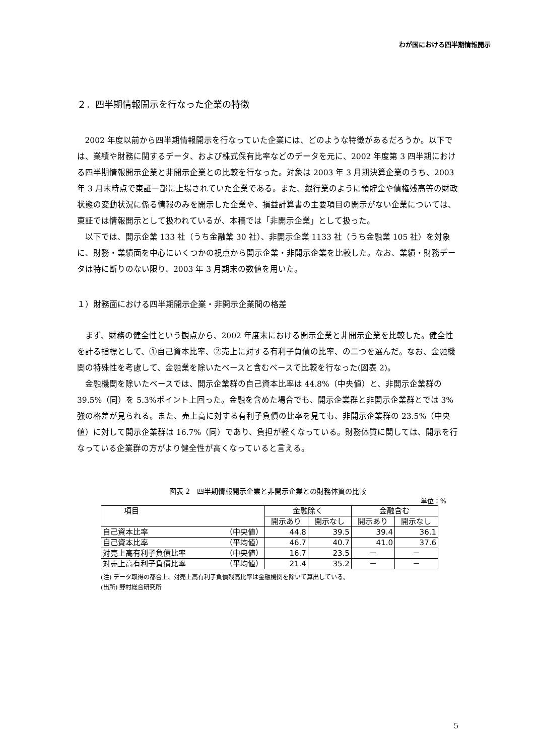わが国における四半期情報開示
２．四半期情報開示を行なった企業の特徴
2002 年度以前から四半期情報開示を行なっていた企業には、どのような特徴があるだろうか。以下では、業績や財務に関するデータ、および株式保有比率などのデータを元に、2002 年度第 3 四半期における四半期情報開示企業と非開示企業との比較を行なった。対象は 2003 年 3 月期決算企業のうち、2003 年 3 月末時点で東証一部に上場されていた企業である。また、銀行業のように預貯金や債権残高等の財政状態の変動状況に係る情報のみを開示した企業や、損益計算書の主要項目の開示がない企業については、東証では情報開示として扱われているが、本稿では「非開示企業」として扱った。
以下では、開示企業 133 社（うち金融業 30 社）、非開示企業 1133 社（うち金融業 105 社）を対象に、財務・業績面を中心にいくつかの視点から開示企業・非開示企業を比較した。なお、業績・財務データは特に断りのない限り、2003 年 3 月期末の数値を用いた。
１）財務面における四半期開示企業・非開示企業間の格差
まず、財務の健全性という観点から、2002 年度末における開示企業と非開示企業を比較した。健全性を計る指標として、①自己資本比率、②売上に対する有利子負債の比率、の二つを選んだ。なお、金融機関の特殊性を考慮して、金融業を除いたベースと含むベースで比較を行なった(図表 2)。
金融機関を除いたベースでは、開示企業群の自己資本比率は 44.8%（中央値）と、非開示企業群の 39.5%（同）を 5.3%ポイント上回った。金融を含めた場合でも、開示企業群と非開示企業群とでは 3%強の格差が見られる。また、売上高に対する有利子負債の比率を見ても、非開示企業群の 23.5%（中央値）に対して開示企業群は 16.7%（同）であり、負担が軽くなっている。財務体質に関しては、開示を行なっている企業群の方がより健全性が高くなっていると言える。
図表 2　四半期情報開示企業と非開示企業との財務体質の比較
単位：%
| 項目 | | 金融除く | | 金融含む | |
| --- | --- | --- | --- | --- | --- |
| | | 開示あり | 開示なし | 開示あり | 開示なし |
| 自己資本比率 | （中央値） | 44.8 | 39.5 | 39.4 | 36.1 |
| 自己資本比率 | （平均値） | 46.7 | 40.7 | 41.0 | 37.6 |
| 対売上高有利子負債比率 | （中央値） | 16.7 | 23.5 | － | － |
| 対売上高有利子負債比率 | （平均値） | 21.4 | 35.2 | － | － |
(注) データ取得の都合上、対売上高有利子負債残高比率は金融機関を除いて算出している。
(出所) 野村総合研究所
5